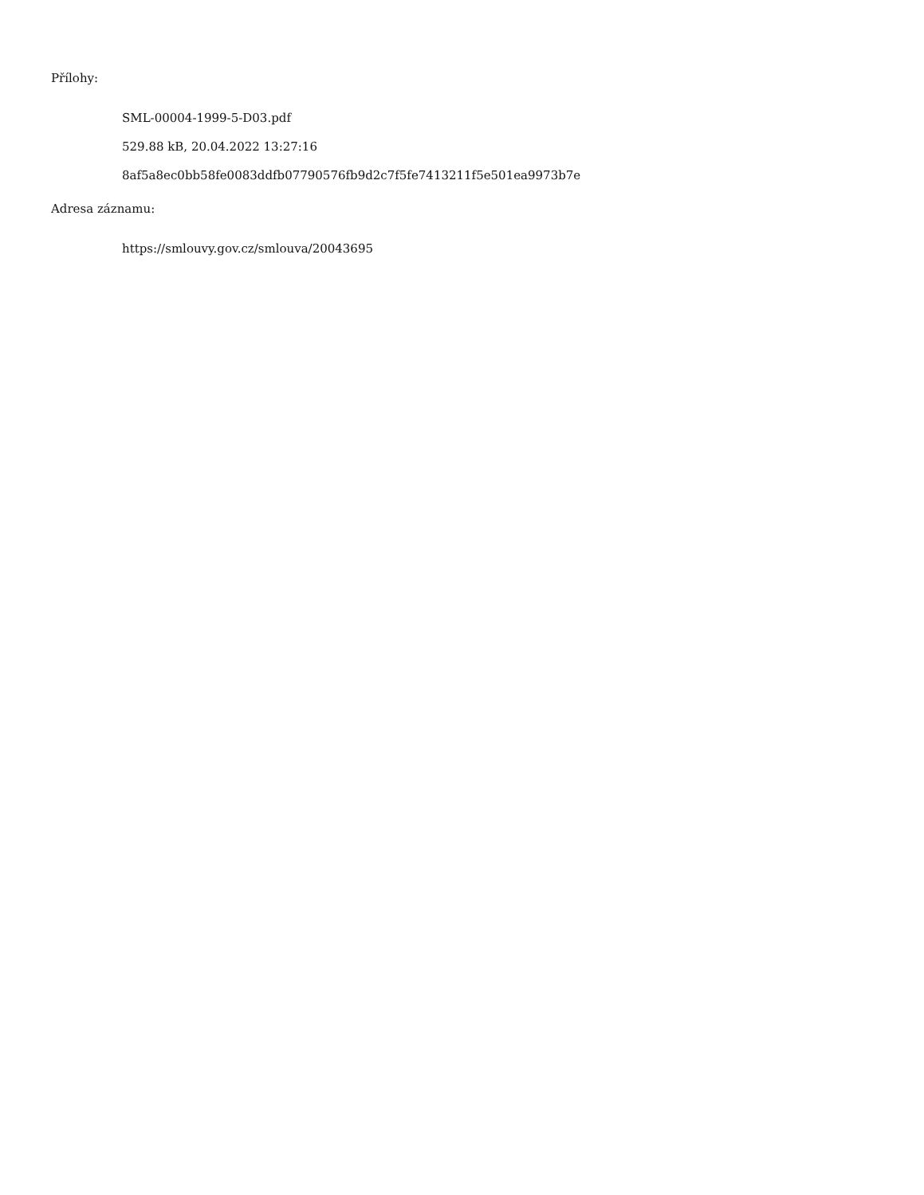Přílohy:
SML-00004-1999-5-D03.pdf
529.88 kB, 20.04.2022 13:27:16
8af5a8ec0bb58fe0083ddfb07790576fb9d2c7f5fe7413211f5e501ea9973b7e
Adresa záznamu:
https://smlouvy.gov.cz/smlouva/20043695